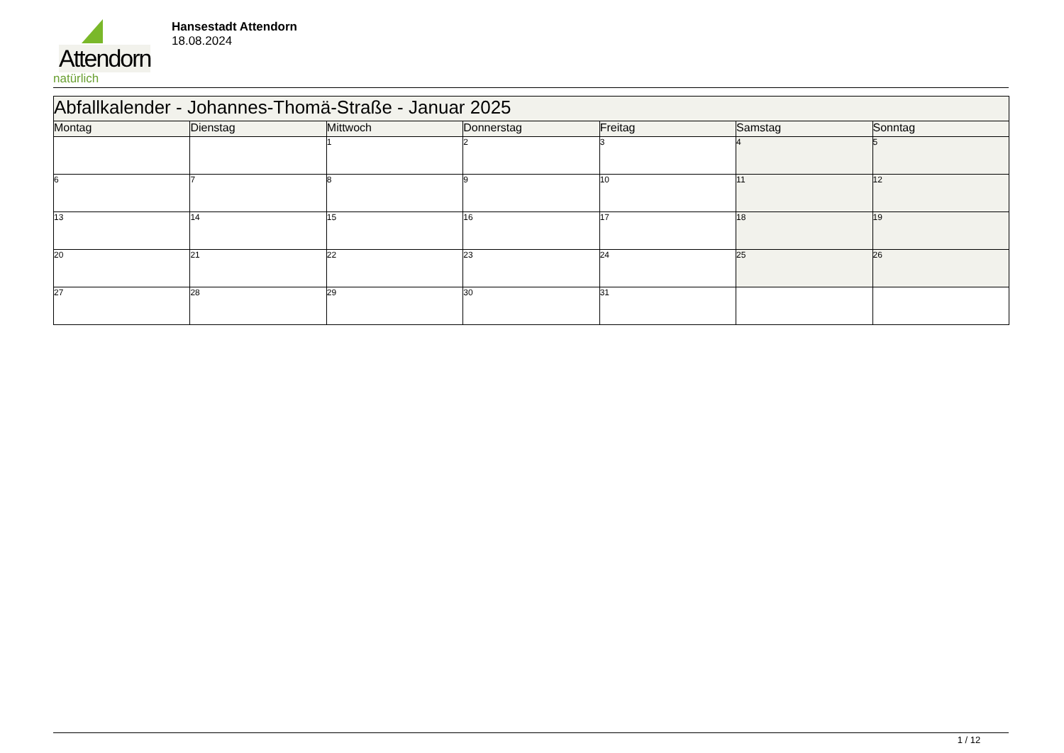Attendorn
natürlich
Hansestadt Attendorn
18.08.2024
| Abfallkalender - Johannes-Thomä-Straße - Januar 2025 | | | | | | |
| Montag | Dienstag | Mittwoch | Donnerstag | Freitag | Samstag | Sonntag |
| | | 1 | 2 | 3 | 4 | 5 |
| 6 | 7 | 8 | 9 | 10 | 11 | 12 |
| 13 | 14 | 15 | 16 | 17 | 18 | 19 |
| 20 | 21 | 22 | 23 | 24 | 25 | 26 |
| 27 | 28 | 29 | 30 | 31 | | |
1 / 12